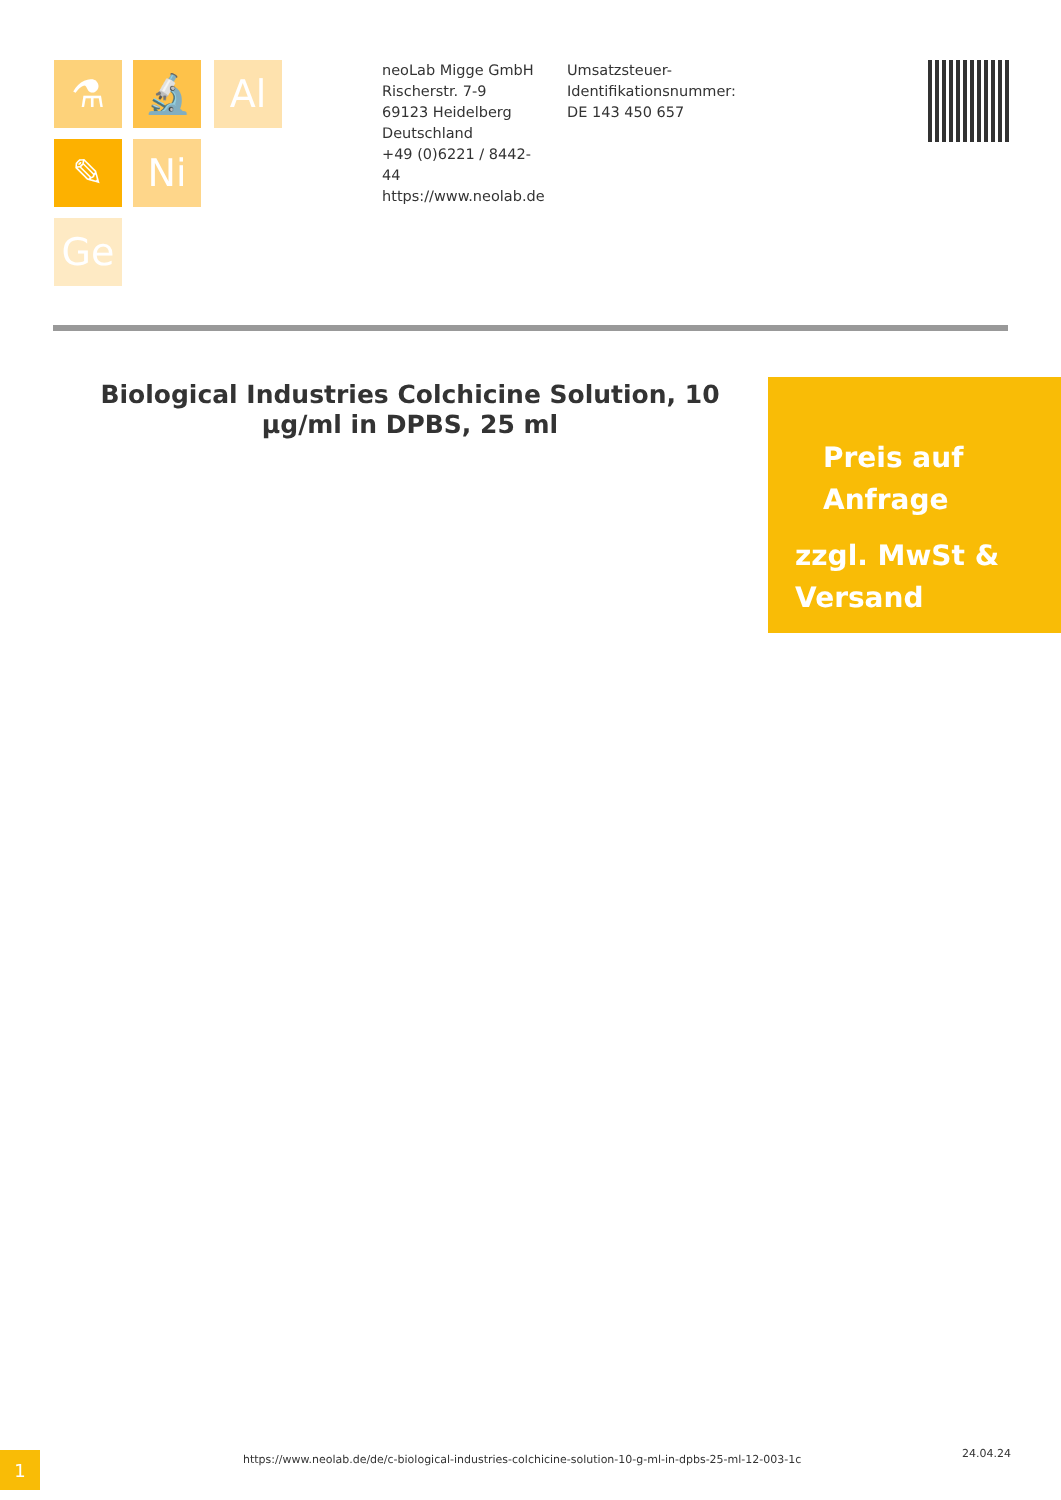⚗ 🔬 Al
✎ Ni
Ge
neoLab Migge GmbH
Rischerstr. 7-9
69123 Heidelberg
Deutschland
+49 (0)6221 / 8442-44
https://www.neolab.de
Umsatzsteuer-Identifikationsnummer:
DE 143 450 657
Biological Industries Colchicine Solution, 10 µg/ml in DPBS, 25 ml
Preis auf
Anfrage
zzgl. MwSt &
Versand
1
https://www.neolab.de/de/c-biological-industries-colchicine-solution-10-g-ml-in-dpbs-25-ml-12-003-1c
24.04.24